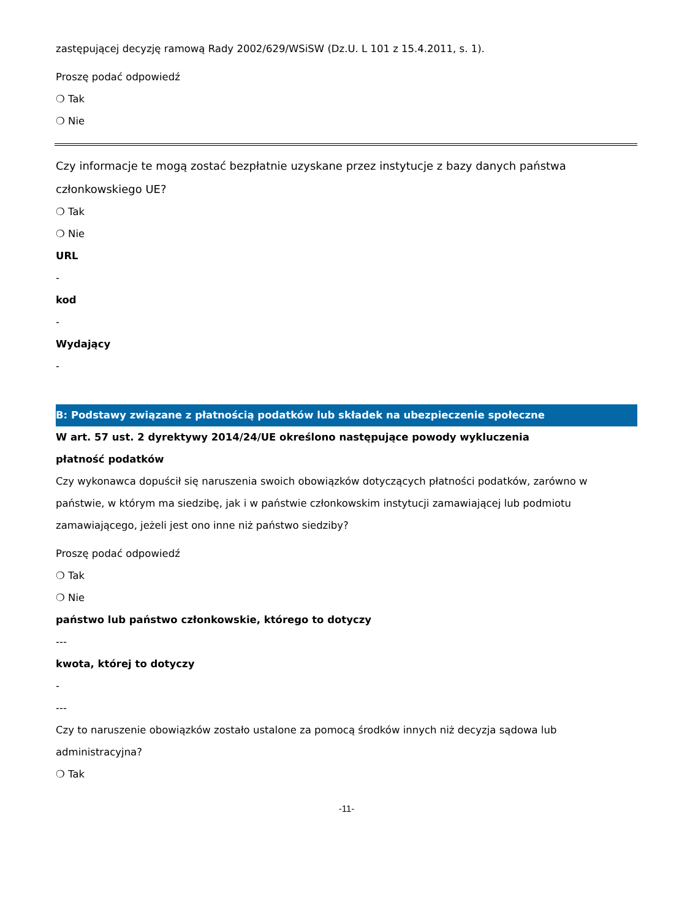zastępującej decyzję ramową Rady 2002/629/WSiSW (Dz.U. L 101 z 15.4.2011, s. 1).
Proszę podać odpowiedź
❍ Tak
❍ Nie
Czy informacje te mogą zostać bezpłatnie uzyskane przez instytucje z bazy danych państwa członkowskiego UE?
❍ Tak
❍ Nie
URL
-
kod
-
Wydający
-
B: Podstawy związane z płatnością podatków lub składek na ubezpieczenie społeczne
W art. 57 ust. 2 dyrektywy 2014/24/UE określono następujące powody wykluczenia
płatność podatków
Czy wykonawca dopuścił się naruszenia swoich obowiązków dotyczących płatności podatków, zarówno w państwie, w którym ma siedzibę, jak i w państwie członkowskim instytucji zamawiającej lub podmiotu zamawiającego, jeżeli jest ono inne niż państwo siedziby?
Proszę podać odpowiedź
❍ Tak
❍ Nie
państwo lub państwo członkowskie, którego to dotyczy
---
kwota, której to dotyczy
-
---
Czy to naruszenie obowiązków zostało ustalone za pomocą środków innych niż decyzja sądowa lub administracyjna?
❍ Tak
-11-